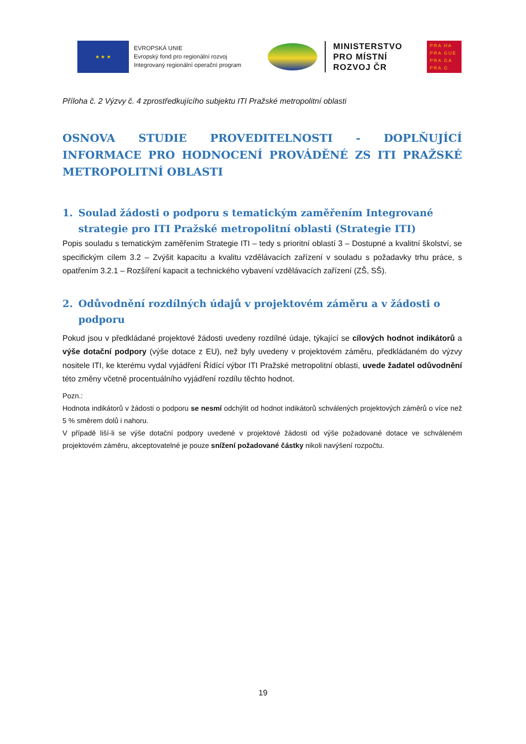★ ★ ★
EVROPSKÁ UNIE
Evropský fond pro regionální rozvoj
Integrovaný regionální operační program
MINISTERSTVO
PRO MÍSTNÍ
ROZVOJ ČR
PRA HA
PRA GUE
PRA GA
PRA G
Příloha č. 2 Výzvy č. 4 zprostředkujícího subjektu ITI Pražské metropolitní oblasti
OSNOVA STUDIE PROVEDITELNOSTI - DOPLŇUJÍCÍ INFORMACE PRO HODNOCENÍ PROVÁDĚNÉ ZS ITI PRAŽSKÉ METROPOLITNÍ OBLASTI
1. Soulad žádosti o podporu s tematickým zaměřením Integrované strategie pro ITI Pražské metropolitní oblasti (Strategie ITI)
Popis souladu s tematickým zaměřením Strategie ITI – tedy s prioritní oblastí 3 – Dostupné a kvalitní školství, se specifickým cílem 3.2 – Zvýšit kapacitu a kvalitu vzdělávacích zařízení v souladu s požadavky trhu práce, s opatřením 3.2.1 – Rozšíření kapacit a technického vybavení vzdělávacích zařízení (ZŠ, SŠ).
2. Odůvodnění rozdílných údajů v projektovém záměru a v žádosti o podporu
Pokud jsou v předkládané projektové žádosti uvedeny rozdílné údaje, týkající se cílových hodnot indikátorů a výše dotační podpory (výše dotace z EU), než byly uvedeny v projektovém záměru, předkládaném do výzvy nositele ITI, ke kterému vydal vyjádření Řídící výbor ITI Pražské metropolitní oblasti, uvede žadatel odůvodnění této změny včetně procentuálního vyjádření rozdílu těchto hodnot.
Pozn.:
Hodnota indikátorů v žádosti o podporu se nesmí odchýlit od hodnot indikátorů schválených projektových záměrů o více než 5 % směrem dolů i nahoru.
V případě liší-li se výše dotační podpory uvedené v projektové žádosti od výše požadované dotace ve schváleném projektovém záměru, akceptovatelné je pouze snížení požadované částky nikoli navýšení rozpočtu.
19